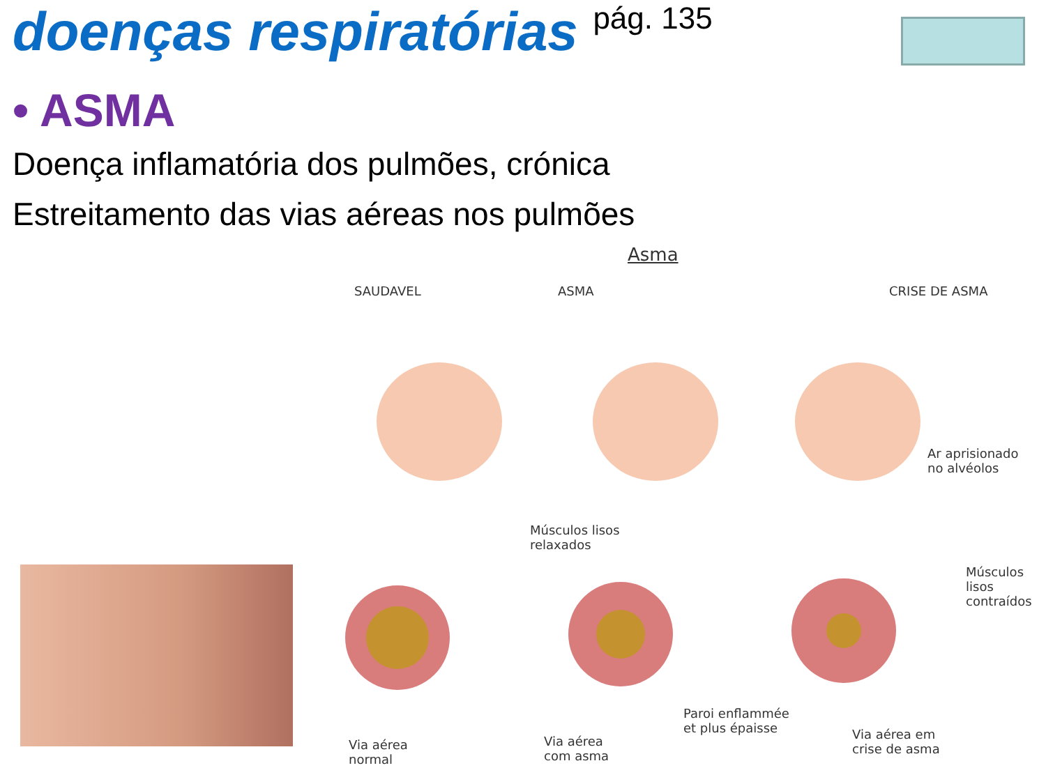doenças respiratórias pág. 135
• ASMA
Doença inflamatória dos pulmões, crónica
Estreitamento das vias aéreas nos pulmões
Asma
SAUDAVEL ASMA CRISE DE ASMA
Ar aprisionado
no alvéolos
Músculos lisos
relaxados
Músculos
lisos
contraídos
Paroi enflammée
et plus épaisse
Via aérea
normal
Via aérea
com asma
Via aérea em
crise de asma